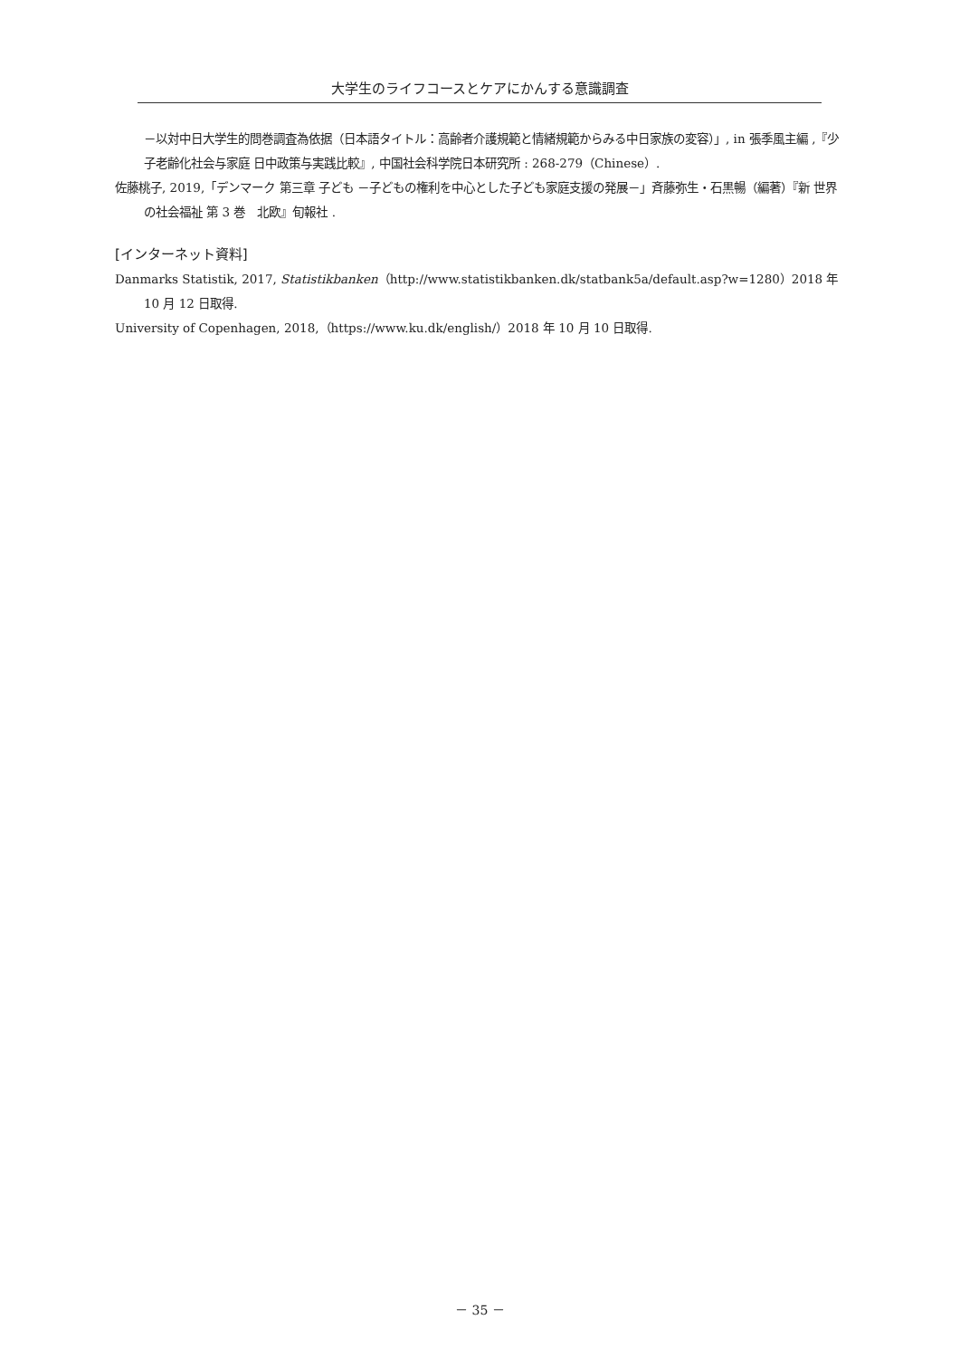大学生のライフコースとケアにかんする意識調査
－以対中日大学生的問巻調査為依据（日本語タイトル：高齢者介護規範と情緒規範からみる中日家族の変容）」, in 張季風主編 ,『少子老齢化社会与家庭 日中政策与実践比較』, 中国社会科学院日本研究所 : 268-279（Chinese）.
佐藤桃子, 2019,「デンマーク 第三章 子ども －子どもの権利を中心とした子ども家庭支援の発展－」斉藤弥生・石黒暢（編著）『新 世界の社会福祉 第 3 巻　北欧』旬報社 .
[インターネット資料]
Danmarks Statistik, 2017, Statistikbanken（http://www.statistikbanken.dk/statbank5a/default.asp?w=1280）2018 年 10 月 12 日取得.
University of Copenhagen, 2018,（https://www.ku.dk/english/）2018 年 10 月 10 日取得.
－ 35 －